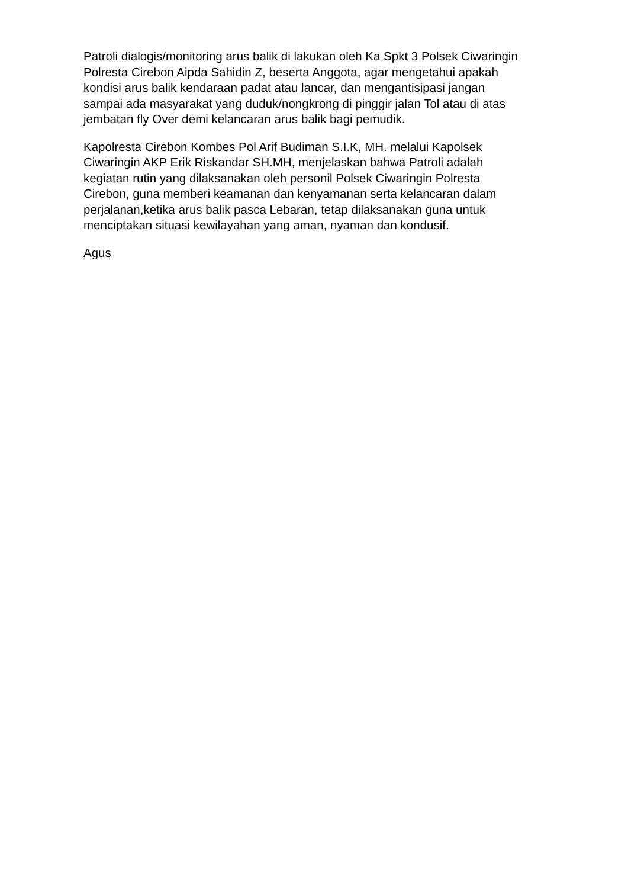Patroli dialogis/monitoring arus balik di lakukan oleh Ka Spkt 3 Polsek Ciwaringin Polresta Cirebon Aipda Sahidin Z, beserta Anggota, agar mengetahui apakah kondisi arus balik kendaraan padat atau lancar, dan mengantisipasi jangan sampai ada masyarakat yang duduk/nongkrong di pinggir jalan Tol atau di atas jembatan fly Over demi kelancaran arus balik bagi pemudik.
Kapolresta Cirebon Kombes Pol Arif Budiman S.I.K, MH. melalui Kapolsek Ciwaringin AKP Erik Riskandar SH.MH, menjelaskan bahwa Patroli adalah kegiatan rutin yang dilaksanakan oleh personil Polsek Ciwaringin Polresta Cirebon, guna memberi keamanan dan kenyamanan serta kelancaran dalam perjalanan,ketika arus balik pasca Lebaran, tetap dilaksanakan guna untuk menciptakan situasi kewilayahan yang aman, nyaman dan kondusif.
Agus